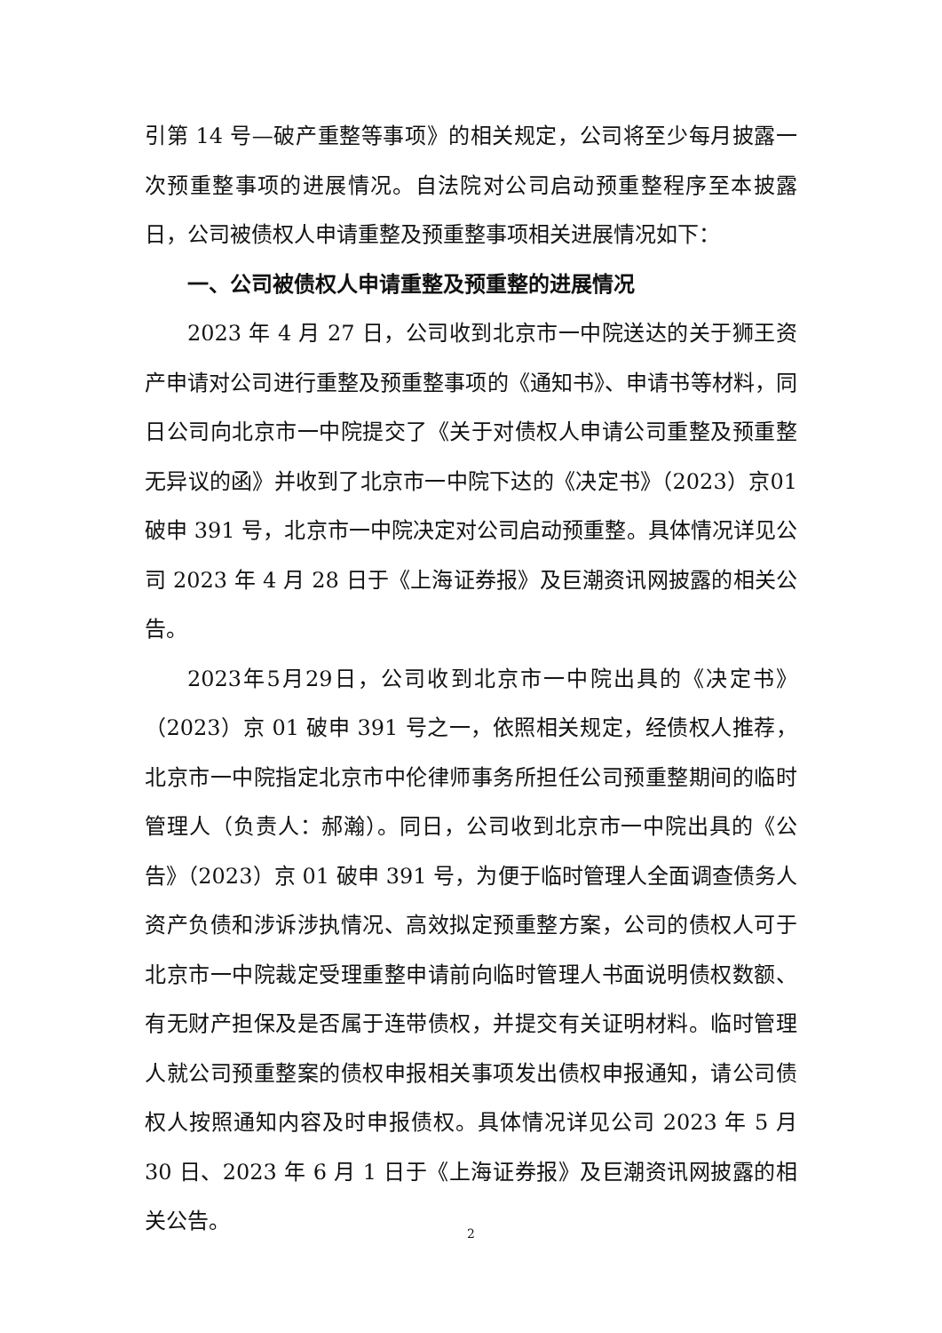引第 14 号—破产重整等事项》的相关规定，公司将至少每月披露一次预重整事项的进展情况。自法院对公司启动预重整程序至本披露日，公司被债权人申请重整及预重整事项相关进展情况如下：
一、公司被债权人申请重整及预重整的进展情况
2023 年 4 月 27 日，公司收到北京市一中院送达的关于狮王资产申请对公司进行重整及预重整事项的《通知书》、申请书等材料，同日公司向北京市一中院提交了《关于对债权人申请公司重整及预重整无异议的函》并收到了北京市一中院下达的《决定书》（2023）京01 破申 391 号，北京市一中院决定对公司启动预重整。具体情况详见公司 2023 年 4 月 28 日于《上海证券报》及巨潮资讯网披露的相关公告。
2023年5月29日，公司收到北京市一中院出具的《决定书》（2023）京 01 破申 391 号之一，依照相关规定，经债权人推荐，北京市一中院指定北京市中伦律师事务所担任公司预重整期间的临时管理人（负责人：郝瀚）。同日，公司收到北京市一中院出具的《公告》（2023）京 01 破申 391 号，为便于临时管理人全面调查债务人资产负债和涉诉涉执情况、高效拟定预重整方案，公司的债权人可于北京市一中院裁定受理重整申请前向临时管理人书面说明债权数额、有无财产担保及是否属于连带债权，并提交有关证明材料。临时管理人就公司预重整案的债权申报相关事项发出债权申报通知，请公司债权人按照通知内容及时申报债权。具体情况详见公司 2023 年 5 月 30 日、2023 年 6 月 1 日于《上海证券报》及巨潮资讯网披露的相关公告。
2